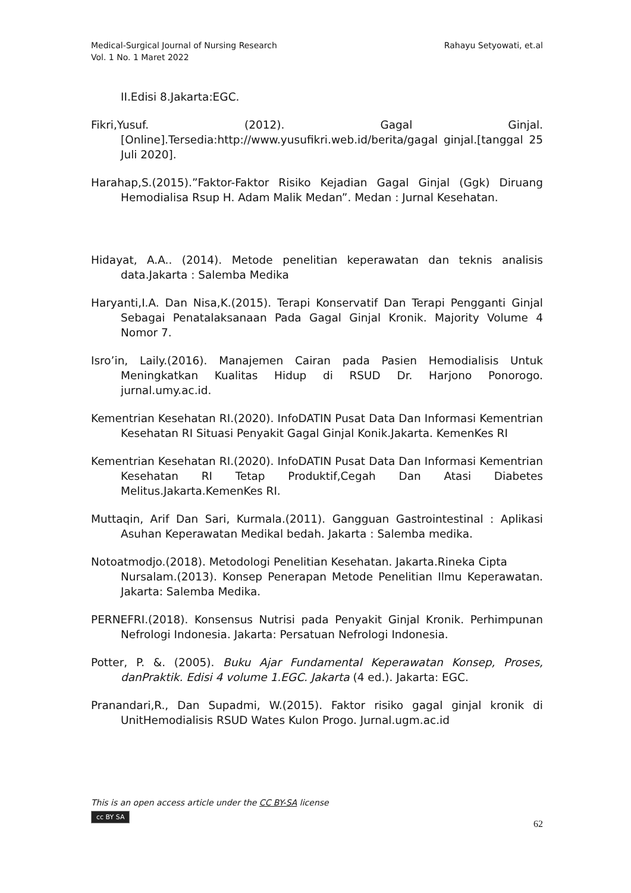Rahayu Setyowati, et.al Medical-Surgical Journal of Nursing Research
Vol. 1 No. 1 Maret 2022
II.Edisi 8.Jakarta:EGC.
Fikri,Yusuf. (2012). Gagal Ginjal.[Online].Tersedia:http://www.yusufikri.web.id/berita/gagal ginjal.[tanggal 25 Juli 2020].
Harahap,S.(2015).”Faktor-Faktor Risiko Kejadian Gagal Ginjal (Ggk) Diruang Hemodialisa Rsup H. Adam Malik Medan”. Medan : Jurnal Kesehatan.
Hidayat, A.A.. (2014). Metode penelitian keperawatan dan teknis analisis data.Jakarta : Salemba Medika
Haryanti,I.A. Dan Nisa,K.(2015). Terapi Konservatif Dan Terapi Pengganti Ginjal Sebagai Penatalaksanaan Pada Gagal Ginjal Kronik. Majority Volume 4 Nomor 7.
Isro’in, Laily.(2016). Manajemen Cairan pada Pasien Hemodialisis Untuk Meningkatkan Kualitas Hidup di RSUD Dr. Harjono Ponorogo. jurnal.umy.ac.id.
Kementrian Kesehatan RI.(2020). InfoDATIN Pusat Data Dan Informasi Kementrian Kesehatan RI Situasi Penyakit Gagal Ginjal Konik.Jakarta. KemenKes RI
Kementrian Kesehatan RI.(2020). InfoDATIN Pusat Data Dan Informasi Kementrian Kesehatan RI Tetap Produktif,Cegah Dan Atasi Diabetes Melitus.Jakarta.KemenKes RI.
Muttaqin, Arif Dan Sari, Kurmala.(2011). Gangguan Gastrointestinal : Aplikasi Asuhan Keperawatan Medikal bedah. Jakarta : Salemba medika.
Notoatmodjo.(2018). Metodologi Penelitian Kesehatan. Jakarta.Rineka Cipta
Nursalam.(2013). Konsep Penerapan Metode Penelitian Ilmu Keperawatan. Jakarta: Salemba Medika.
PERNEFRI.(2018). Konsensus Nutrisi pada Penyakit Ginjal Kronik. Perhimpunan Nefrologi Indonesia. Jakarta: Persatuan Nefrologi Indonesia.
Potter, P. &. (2005). Buku Ajar Fundamental Keperawatan Konsep, Proses, danPraktik. Edisi 4 volume 1.EGC. Jakarta (4 ed.). Jakarta: EGC.
Pranandari,R., Dan Supadmi, W.(2015). Faktor risiko gagal ginjal kronik di UnitHemodialisis RSUD Wates Kulon Progo. Jurnal.ugm.ac.id
This is an open access article under the CC BY-SA license
cc BY SA
62